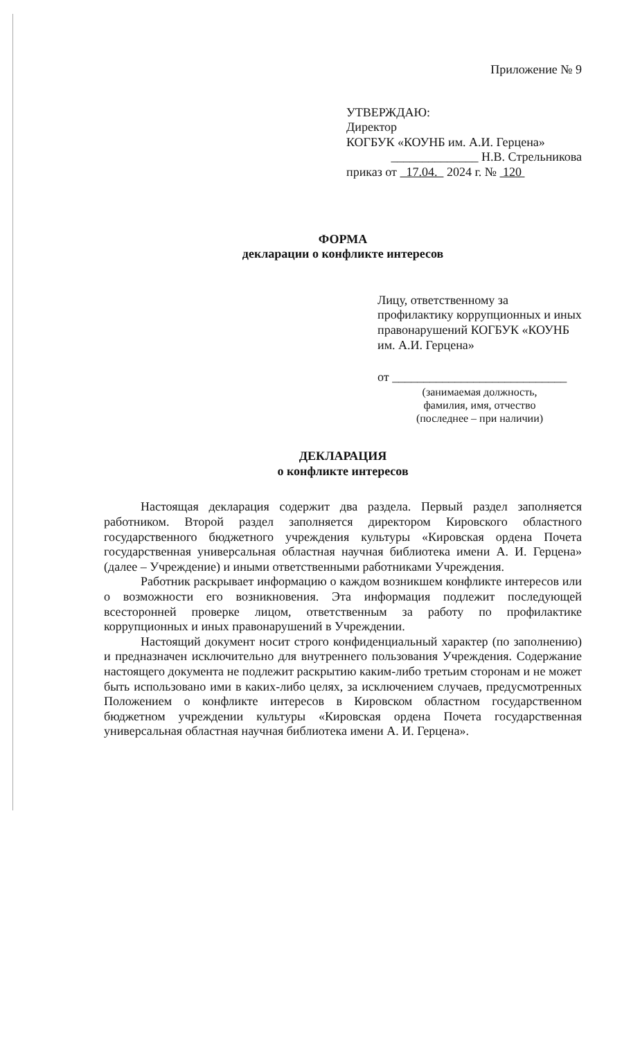Приложение № 9
УТВЕРЖДАЮ:
Директор
КОГБУК «КОУНБ им. А.И. Герцена»
______________ Н.В. Стрельникова
приказ от 17.04. 2024 г. № 120
ФОРМА
декларации о конфликте интересов
Лицу, ответственному за профилактику коррупционных и иных правонарушений КОГБУК «КОУНБ им. А.И. Герцена»
от ____________________________
(занимаемая должность,
фамилия, имя, отчество
(последнее – при наличии)
ДЕКЛАРАЦИЯ
о конфликте интересов
Настоящая декларация содержит два раздела. Первый раздел заполняется работником. Второй раздел заполняется директором Кировского областного государственного бюджетного учреждения культуры «Кировская ордена Почета государственная универсальная областная научная библиотека имени А. И. Герцена» (далее – Учреждение) и иными ответственными работниками Учреждения.
Работник раскрывает информацию о каждом возникшем конфликте интересов или о возможности его возникновения. Эта информация подлежит последующей всесторонней проверке лицом, ответственным за работу по профилактике коррупционных и иных правонарушений в Учреждении.
Настоящий документ носит строго конфиденциальный характер (по заполнению) и предназначен исключительно для внутреннего пользования Учреждения. Содержание настоящего документа не подлежит раскрытию каким-либо третьим сторонам и не может быть использовано ими в каких-либо целях, за исключением случаев, предусмотренных Положением о конфликте интересов в Кировском областном государственном бюджетном учреждении культуры «Кировская ордена Почета государственная универсальная областная научная библиотека имени А. И. Герцена».